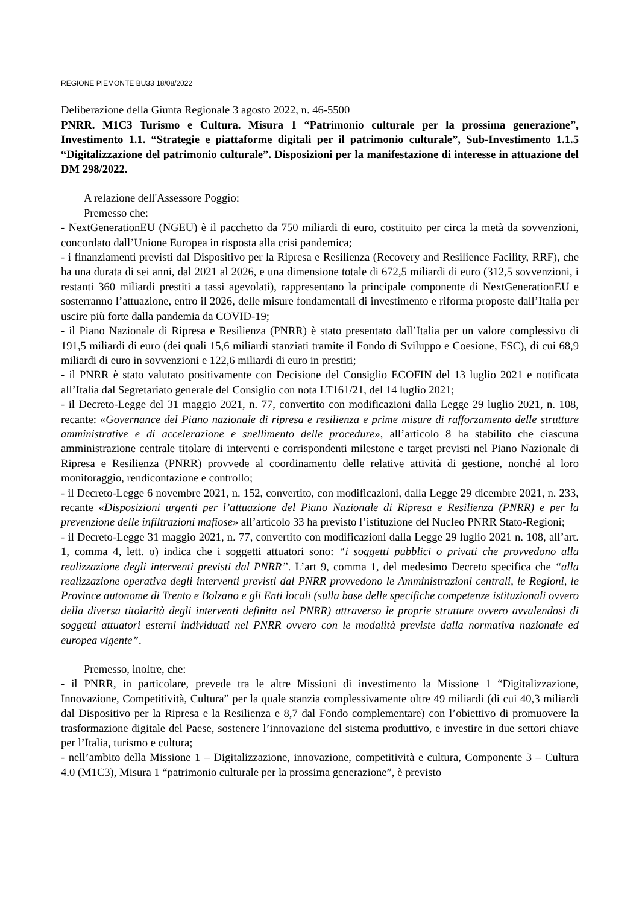REGIONE PIEMONTE BU33 18/08/2022
Deliberazione della Giunta Regionale 3 agosto 2022, n. 46-5500
PNRR. M1C3 Turismo e Cultura. Misura 1 “Patrimonio culturale per la prossima generazione”, Investimento 1.1. “Strategie e piattaforme digitali per il patrimonio culturale”, Sub-Investimento 1.1.5 “Digitalizzazione del patrimonio culturale”. Disposizioni per la manifestazione di interesse in attuazione del DM 298/2022.
A relazione dell'Assessore Poggio:
Premesso che:
- NextGenerationEU (NGEU) è il pacchetto da 750 miliardi di euro, costituito per circa la metà da sovvenzioni, concordato dall’Unione Europea in risposta alla crisi pandemica;
- i finanziamenti previsti dal Dispositivo per la Ripresa e Resilienza (Recovery and Resilience Facility, RRF), che ha una durata di sei anni, dal 2021 al 2026, e una dimensione totale di 672,5 miliardi di euro (312,5 sovvenzioni, i restanti 360 miliardi prestiti a tassi agevolati), rappresentano la principale componente di NextGenerationEU e sosterranno l’attuazione, entro il 2026, delle misure fondamentali di investimento e riforma proposte dall’Italia per uscire più forte dalla pandemia da COVID-19;
- il Piano Nazionale di Ripresa e Resilienza (PNRR) è stato presentato dall’Italia per un valore complessivo di 191,5 miliardi di euro (dei quali 15,6 miliardi stanziati tramite il Fondo di Sviluppo e Coesione, FSC), di cui 68,9 miliardi di euro in sovvenzioni e 122,6 miliardi di euro in prestiti;
- il PNRR è stato valutato positivamente con Decisione del Consiglio ECOFIN del 13 luglio 2021 e notificata all’Italia dal Segretariato generale del Consiglio con nota LT161/21, del 14 luglio 2021;
- il Decreto-Legge del 31 maggio 2021, n. 77, convertito con modificazioni dalla Legge 29 luglio 2021, n. 108, recante: «Governance del Piano nazionale di ripresa e resilienza e prime misure di rafforzamento delle strutture amministrative e di accelerazione e snellimento delle procedure», all’articolo 8 ha stabilito che ciascuna amministrazione centrale titolare di interventi e corrispondenti milestone e target previsti nel Piano Nazionale di Ripresa e Resilienza (PNRR) provvede al coordinamento delle relative attività di gestione, nonché al loro monitoraggio, rendicontazione e controllo;
- il Decreto-Legge 6 novembre 2021, n. 152, convertito, con modificazioni, dalla Legge 29 dicembre 2021, n. 233, recante «Disposizioni urgenti per l’attuazione del Piano Nazionale di Ripresa e Resilienza (PNRR) e per la prevenzione delle infiltrazioni mafiose» all’articolo 33 ha previsto l’istituzione del Nucleo PNRR Stato-Regioni;
- il Decreto-Legge 31 maggio 2021, n. 77, convertito con modificazioni dalla Legge 29 luglio 2021 n. 108, all’art. 1, comma 4, lett. o) indica che i soggetti attuatori sono: “i soggetti pubblici o privati che provvedono alla realizzazione degli interventi previsti dal PNRR”. L’art 9, comma 1, del medesimo Decreto specifica che “alla realizzazione operativa degli interventi previsti dal PNRR provvedono le Amministrazioni centrali, le Regioni, le Province autonome di Trento e Bolzano e gli Enti locali (sulla base delle specifiche competenze istituzionali ovvero della diversa titolarità degli interventi definita nel PNRR) attraverso le proprie strutture ovvero avvalendosi di soggetti attuatori esterni individuati nel PNRR ovvero con le modalità previste dalla normativa nazionale ed europea vigente”.
Premesso, inoltre, che:
- il PNRR, in particolare, prevede tra le altre Missioni di investimento la Missione 1 “Digitalizzazione, Innovazione, Competitività, Cultura” per la quale stanzia complessivamente oltre 49 miliardi (di cui 40,3 miliardi dal Dispositivo per la Ripresa e la Resilienza e 8,7 dal Fondo complementare) con l’obiettivo di promuovere la trasformazione digitale del Paese, sostenere l’innovazione del sistema produttivo, e investire in due settori chiave per l’Italia, turismo e cultura;
- nell’ambito della Missione 1 – Digitalizzazione, innovazione, competitività e cultura, Componente 3 – Cultura 4.0 (M1C3), Misura 1 “patrimonio culturale per la prossima generazione”, è previsto